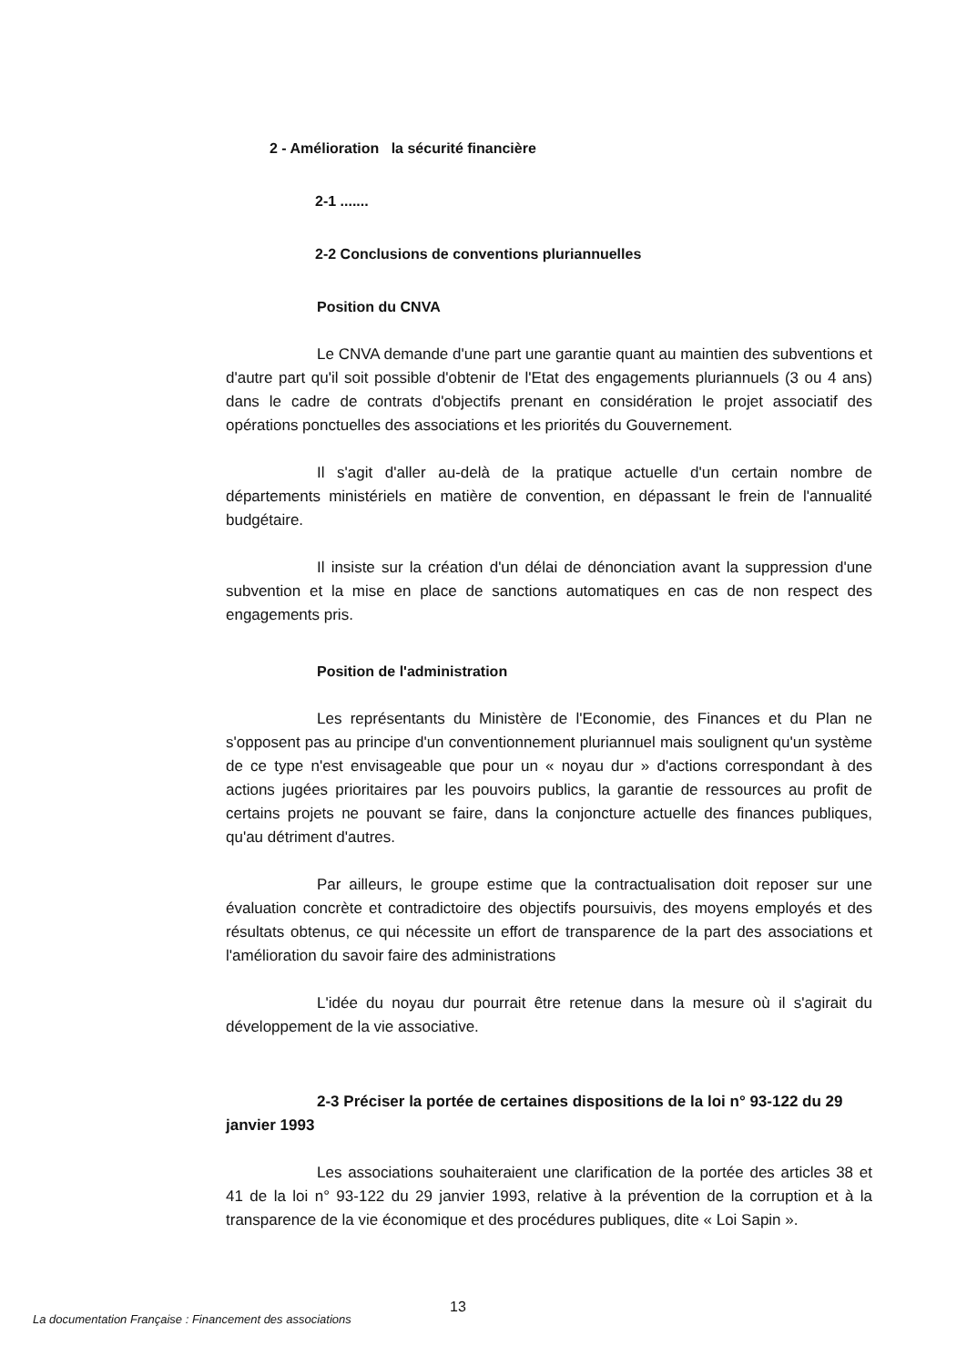2 - Amélioration la sécurité financière
2-1 .......
2-2 Conclusions de conventions pluriannuelles
Position du CNVA
Le CNVA demande d'une part une garantie quant au maintien des subventions et d'autre part qu'il soit possible d'obtenir de l'Etat des engagements pluriannuels (3 ou 4 ans) dans le cadre de contrats d'objectifs prenant en considération le projet associatif des opérations ponctuelles des associations et les priorités du Gouvernement.
Il s'agit d'aller au-delà de la pratique actuelle d'un certain nombre de départements ministériels en matière de convention, en dépassant le frein de l'annualité budgétaire.
Il insiste sur la création d'un délai de dénonciation avant la suppression d'une subvention et la mise en place de sanctions automatiques en cas de non respect des engagements pris.
Position de l'administration
Les représentants du Ministère de l'Economie, des Finances et du Plan ne s'opposent pas au principe d'un conventionnement pluriannuel mais soulignent qu'un système de ce type n'est envisageable que pour un « noyau dur » d'actions correspondant à des actions jugées prioritaires par les pouvoirs publics, la garantie de ressources au profit de certains projets ne pouvant se faire, dans la conjoncture actuelle des finances publiques, qu'au détriment d'autres.
Par ailleurs, le groupe estime que la contractualisation doit reposer sur une évaluation concrète et contradictoire des objectifs poursuivis, des moyens employés et des résultats obtenus, ce qui nécessite un effort de transparence de la part des associations et l'amélioration du savoir faire des administrations
L'idée du noyau dur pourrait être retenue dans la mesure où il s'agirait du développement de la vie associative.
2-3 Préciser la portée de certaines dispositions de la loi n° 93-122 du 29 janvier 1993
Les associations souhaiteraient une clarification de la portée des articles 38 et 41 de la loi n° 93-122 du 29 janvier 1993, relative à la prévention de la corruption et à la transparence de la vie économique et des procédures publiques, dite « Loi Sapin ».
13
La documentation Française : Financement des associations